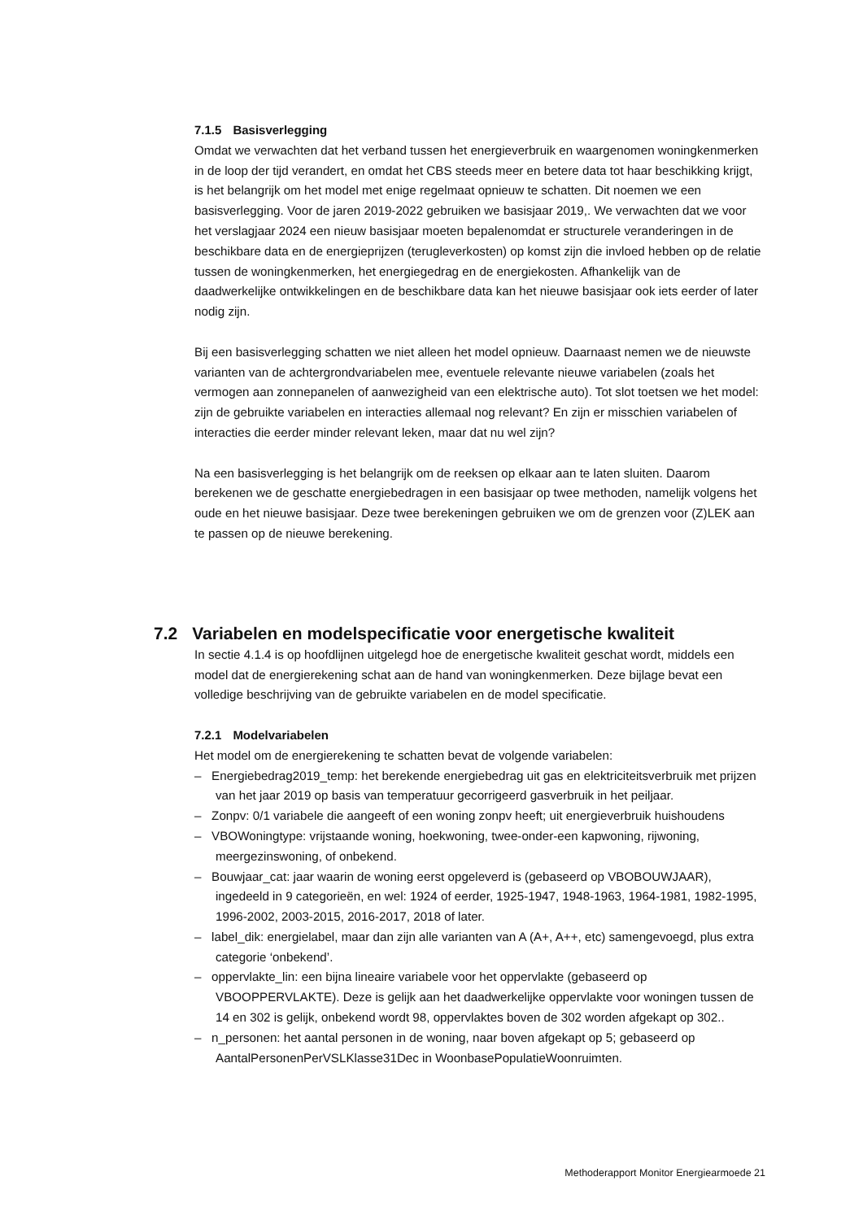7.1.5 Basisverlegging
Omdat we verwachten dat het verband tussen het energieverbruik en waargenomen woningkenmerken in de loop der tijd verandert, en omdat het CBS steeds meer en betere data tot haar beschikking krijgt, is het belangrijk om het model met enige regelmaat opnieuw te schatten. Dit noemen we een basisverlegging. Voor de jaren 2019-2022 gebruiken we basisjaar 2019,. We verwachten dat we voor het verslagjaar 2024 een nieuw basisjaar moeten bepalenomdat er structurele veranderingen in de beschikbare data en de energieprijzen (terugleverkosten) op komst zijn die invloed hebben op de relatie tussen de woningkenmerken, het energiegedrag en de energiekosten. Afhankelijk van de daadwerkelijke ontwikkelingen en de beschikbare data kan het nieuwe basisjaar ook iets eerder of later nodig zijn.
Bij een basisverlegging schatten we niet alleen het model opnieuw. Daarnaast nemen we de nieuwste varianten van de achtergrondvariabelen mee, eventuele relevante nieuwe variabelen (zoals het vermogen aan zonnepanelen of aanwezigheid van een elektrische auto). Tot slot toetsen we het model: zijn de gebruikte variabelen en interacties allemaal nog relevant? En zijn er misschien variabelen of interacties die eerder minder relevant leken, maar dat nu wel zijn?
Na een basisverlegging is het belangrijk om de reeksen op elkaar aan te laten sluiten. Daarom berekenen we de geschatte energiebedragen in een basisjaar op twee methoden, namelijk volgens het oude en het nieuwe basisjaar. Deze twee berekeningen gebruiken we om de grenzen voor (Z)LEK aan te passen op de nieuwe berekening.
7.2 Variabelen en modelspecificatie voor energetische kwaliteit
In sectie 4.1.4 is op hoofdlijnen uitgelegd hoe de energetische kwaliteit geschat wordt, middels een model dat de energierekening schat aan de hand van woningkenmerken. Deze bijlage bevat een volledige beschrijving van de gebruikte variabelen en de model specificatie.
7.2.1 Modelvariabelen
Het model om de energierekening te schatten bevat de volgende variabelen:
– Energiebedrag2019_temp: het berekende energiebedrag uit gas en elektriciteitsverbruik met prijzen van het jaar 2019 op basis van temperatuur gecorrigeerd gasverbruik in het peiljaar.
– Zonpv: 0/1 variabele die aangeeft of een woning zonpv heeft; uit energieverbruik huishoudens
– VBOWoningtype: vrijstaande woning, hoekwoning, twee-onder-een kapwoning, rijwoning, meergezinswoning, of onbekend.
– Bouwjaar_cat: jaar waarin de woning eerst opgeleverd is (gebaseerd op VBOBOUWJAAR), ingedeeld in 9 categorieën, en wel: 1924 of eerder, 1925-1947, 1948-1963, 1964-1981, 1982-1995, 1996-2002, 2003-2015, 2016-2017, 2018 of later.
– label_dik: energielabel, maar dan zijn alle varianten van A (A+, A++, etc) samengevoegd, plus extra categorie ‘onbekend’.
– oppervlakte_lin: een bijna lineaire variabele voor het oppervlakte (gebaseerd op VBOOPPERVLAKTE). Deze is gelijk aan het daadwerkelijke oppervlakte voor woningen tussen de 14 en 302 is gelijk, onbekend wordt 98, oppervlaktes boven de 302 worden afgekapt op 302..
– n_personen: het aantal personen in de woning, naar boven afgekapt op 5; gebaseerd op AantalPersonenPerVSLKlasse31Dec in WoonbasePopulatieWoonruimten.
Methoderapport Monitor Energiearmoede 21